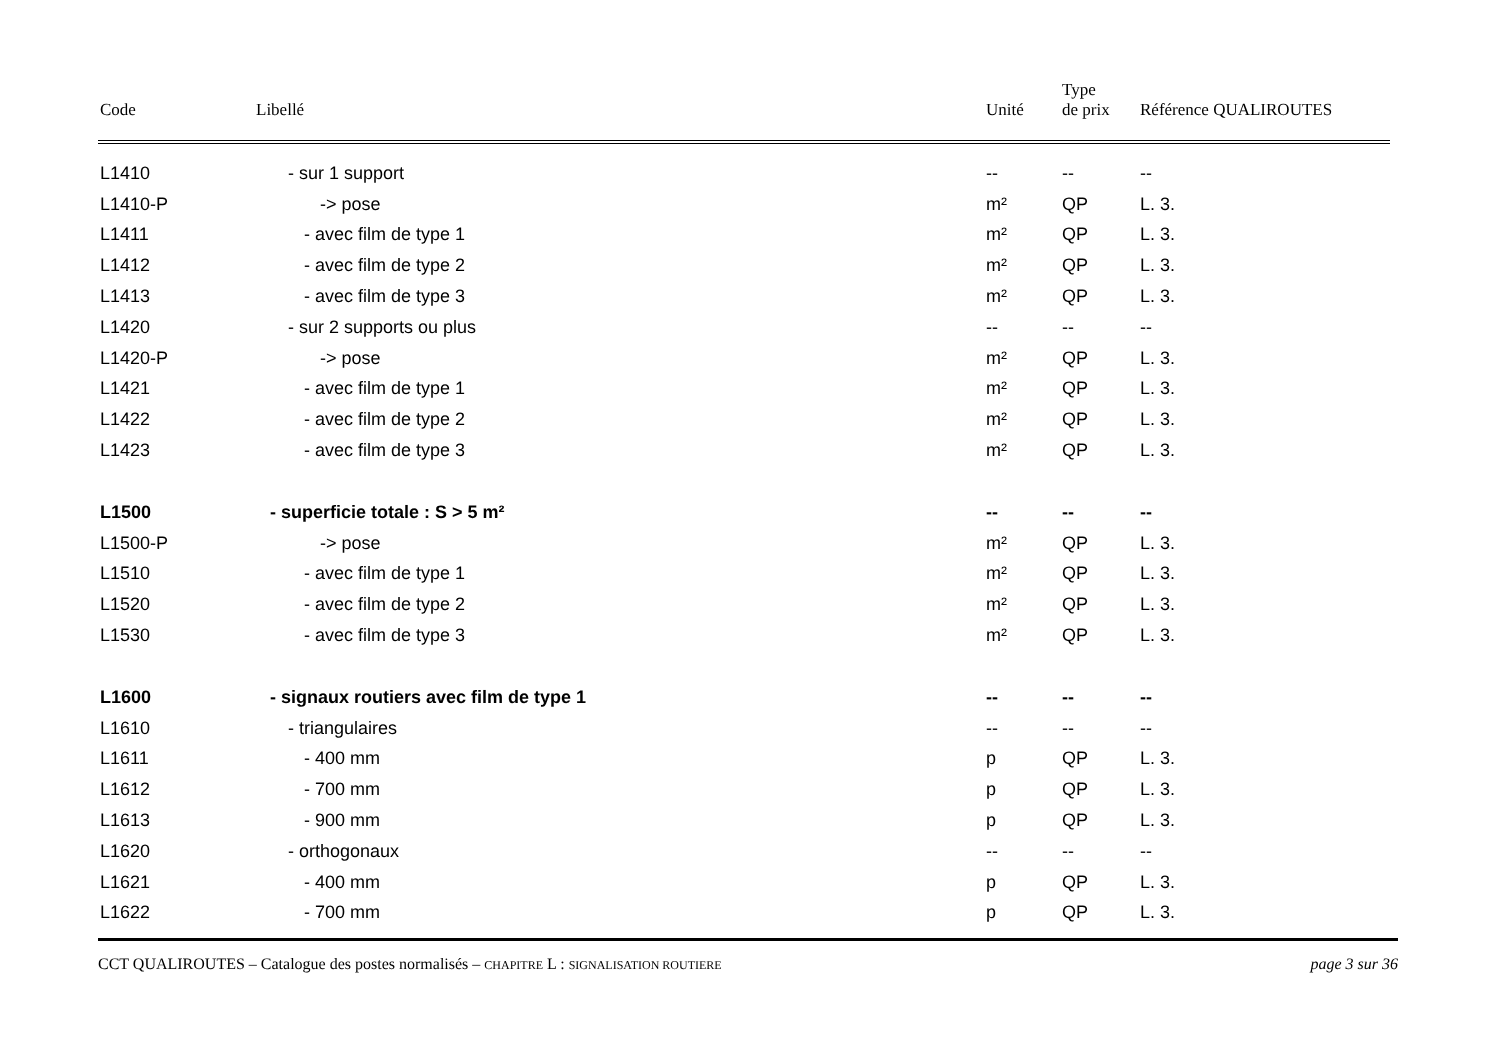| Code | Libellé | Unité | Type de prix | Référence QUALIROUTES |
| --- | --- | --- | --- | --- |
| L1410 | - sur 1 support | -- | -- | -- |
| L1410-P | -> pose | m² | QP | L. 3. |
| L1411 | - avec film de type 1 | m² | QP | L. 3. |
| L1412 | - avec film de type 2 | m² | QP | L. 3. |
| L1413 | - avec film de type 3 | m² | QP | L. 3. |
| L1420 | - sur 2 supports ou plus | -- | -- | -- |
| L1420-P | -> pose | m² | QP | L. 3. |
| L1421 | - avec film de type 1 | m² | QP | L. 3. |
| L1422 | - avec film de type 2 | m² | QP | L. 3. |
| L1423 | - avec film de type 3 | m² | QP | L. 3. |
| L1500 | - superficie totale : S > 5 m² | -- | -- | -- |
| L1500-P | -> pose | m² | QP | L. 3. |
| L1510 | - avec film de type 1 | m² | QP | L. 3. |
| L1520 | - avec film de type 2 | m² | QP | L. 3. |
| L1530 | - avec film de type 3 | m² | QP | L. 3. |
| L1600 | - signaux routiers avec film de type 1 | -- | -- | -- |
| L1610 | - triangulaires | -- | -- | -- |
| L1611 | - 400 mm | p | QP | L. 3. |
| L1612 | - 700 mm | p | QP | L. 3. |
| L1613 | - 900 mm | p | QP | L. 3. |
| L1620 | - orthogonaux | -- | -- | -- |
| L1621 | - 400 mm | p | QP | L. 3. |
| L1622 | - 700 mm | p | QP | L. 3. |
CCT QUALIROUTES – Catalogue des postes normalisés – CHAPITRE L : SIGNALISATION ROUTIERE page 3 sur 36